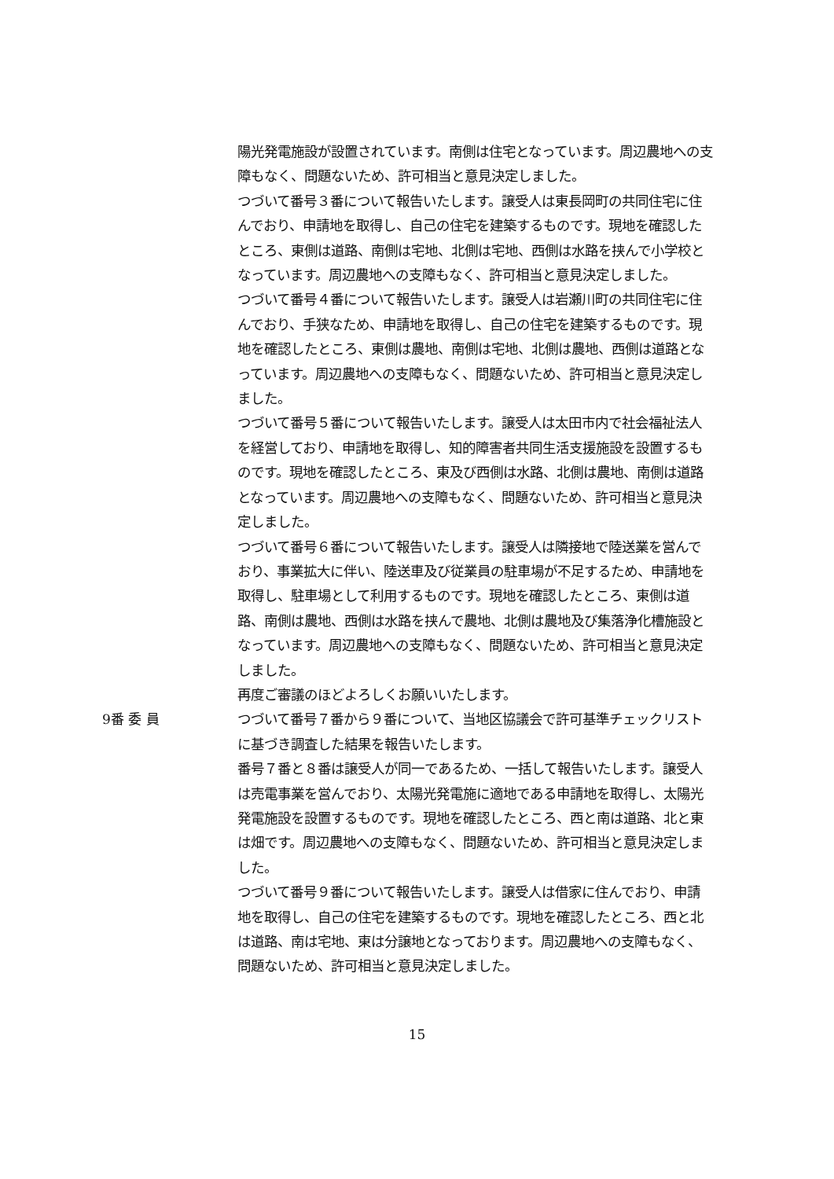陽光発電施設が設置されています。南側は住宅となっています。周辺農地への支障もなく、問題ないため、許可相当と意見決定しました。
つづいて番号３番について報告いたします。譲受人は東長岡町の共同住宅に住んでおり、申請地を取得し、自己の住宅を建築するものです。現地を確認したところ、東側は道路、南側は宅地、北側は宅地、西側は水路を挟んで小学校となっています。周辺農地への支障もなく、許可相当と意見決定しました。
つづいて番号４番について報告いたします。譲受人は岩瀬川町の共同住宅に住んでおり、手狭なため、申請地を取得し、自己の住宅を建築するものです。現地を確認したところ、東側は農地、南側は宅地、北側は農地、西側は道路となっています。周辺農地への支障もなく、問題ないため、許可相当と意見決定しました。
つづいて番号５番について報告いたします。譲受人は太田市内で社会福祉法人を経営しており、申請地を取得し、知的障害者共同生活支援施設を設置するものです。現地を確認したところ、東及び西側は水路、北側は農地、南側は道路となっています。周辺農地への支障もなく、問題ないため、許可相当と意見決定しました。
つづいて番号６番について報告いたします。譲受人は隣接地で陸送業を営んでおり、事業拡大に伴い、陸送車及び従業員の駐車場が不足するため、申請地を取得し、駐車場として利用するものです。現地を確認したところ、東側は道路、南側は農地、西側は水路を挟んで農地、北側は農地及び集落浄化槽施設となっています。周辺農地への支障もなく、問題ないため、許可相当と意見決定しました。
再度ご審議のほどよろしくお願いいたします。
9番 委 員 つづいて番号７番から９番について、当地区協議会で許可基準チェックリストに基づき調査した結果を報告いたします。
番号７番と８番は譲受人が同一であるため、一括して報告いたします。譲受人は売電事業を営んでおり、太陽光発電施に適地である申請地を取得し、太陽光発電施設を設置するものです。現地を確認したところ、西と南は道路、北と東は畑です。周辺農地への支障もなく、問題ないため、許可相当と意見決定しました。
つづいて番号９番について報告いたします。譲受人は借家に住んでおり、申請地を取得し、自己の住宅を建築するものです。現地を確認したところ、西と北は道路、南は宅地、東は分譲地となっております。周辺農地への支障もなく、問題ないため、許可相当と意見決定しました。
15